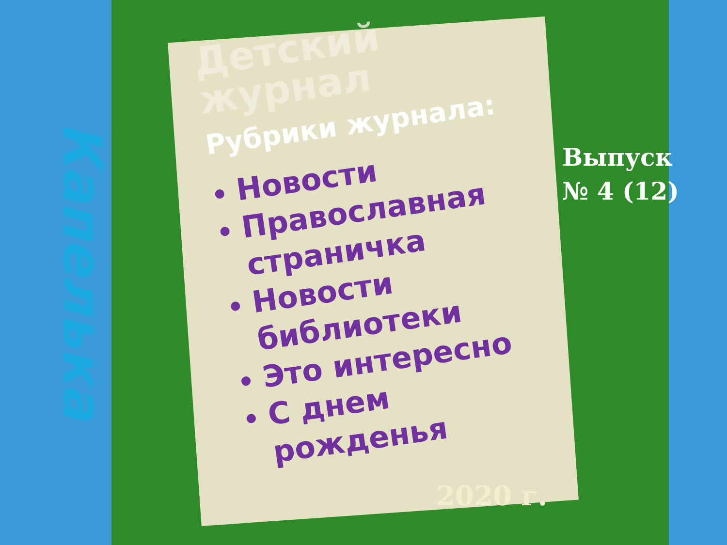Капелька
Детский журнал
Рубрики журнала:
Новости
Православная страничка
Новости библиотеки
Это интересно
С днем рожденья
Выпуск
№ 4 (12)
2020 г.